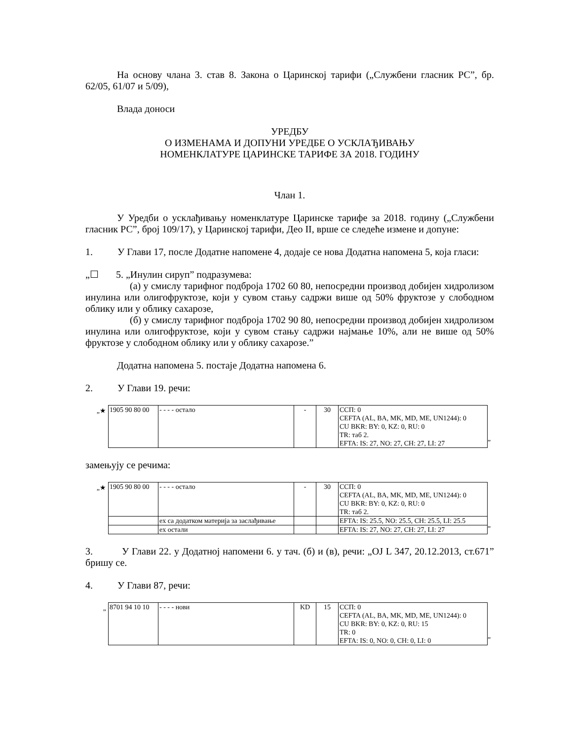На основу члана 3. став 8. Закона о Царинској тарифи („Службени гласник РС”, бр. 62/05, 61/07 и 5/09),
Влада доноси
УРЕДБУ
О ИЗМЕНАМА И ДОПУНИ УРЕДБЕ О УСКЛАЂИВАЊУ
НОМЕНКЛАТУРЕ ЦАРИНСКЕ ТАРИФЕ ЗА 2018. ГОДИНУ
Члан 1.
У Уредби о усклађивању номенклатуре Царинске тарифе за 2018. годину („Службени гласник РС”, број 109/17), у Царинској тарифи, Део II, врше се следеће измене и допуне:
1. У Глави 17, после Додатне напомене 4, додаје се нова Додатна напомена 5, која гласи:
„☐ 5. „Инулин сируп” подразумева:
(а) у смислу тарифног подброја 1702 60 80, непосредни производ добијен хидролизом инулина или олигофруктозе, који у сувом стању садржи више од 50% фруктозе у слободном облику или у облику сахарозе,
(б) у смислу тарифног подброја 1702 90 80, непосредни производ добијен хидролизом инулина или олигофруктозе, који у сувом стању садржи најмање 10%, али не више од 50% фруктозе у слободном облику или у облику сахарозе.”
Додатна напомена 5. постаје Додатна напомена 6.
2. У Глави 19. речи:
„★
| 1905 90 80 00 | - - - - остало | - | 30 | ССП: 0 CEFTA (AL, BA, MK, MD, ME, UN1244): 0 CU BKR: BY: 0, KZ: 0, RU: 0 TR: таб 2. EFTA: IS: 27, NO: 27, CH: 27, LI: 27 |
”
замењују се речима:
„★
| 1905 90 80 00 | - - - - остало | - | 30 | ССП: 0 CEFTA (AL, BA, MK, MD, ME, UN1244): 0 CU BKR: BY: 0, KZ: 0, RU: 0 TR: таб 2. |
| | ex са додатком материја за заслађивање | | | EFTA: IS: 25.5, NO: 25.5, CH: 25.5, LI: 25.5 |
| | ex остали | | | EFTA: IS: 27, NO: 27, CH: 27, LI: 27 |
”
3. У Глави 22. у Додатној напомени 6. у тач. (б) и (в), речи: „OJ L 347, 20.12.2013, ст.671” бришу се.
4. У Глави 87, речи:
„
| 8701 94 10 10 | - - - - нови | KD | 15 | ССП: 0 CEFTA (AL, BA, MK, MD, ME, UN1244): 0 CU BKR: BY: 0, KZ: 0, RU: 15 TR: 0 EFTA: IS: 0, NO: 0, CH: 0, LI: 0 |
”